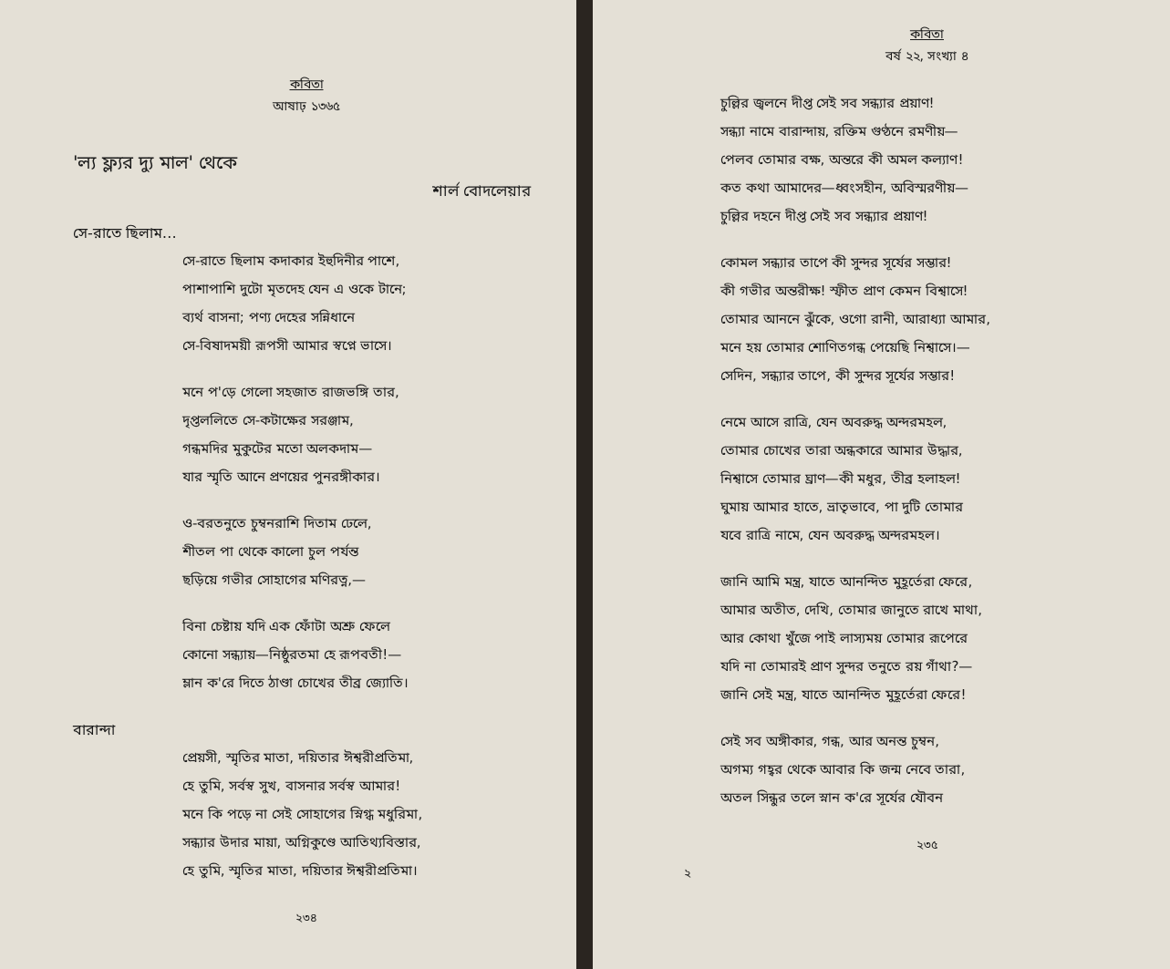কবিতা
আষাঢ় ১৩৬৫
'ল্য ফ্ল্যর দ্যু মাল' থেকে
শার্ল বোদলেয়ার
সে-রাতে ছিলাম…
সে-রাতে ছিলাম কদাকার ইহুদিনীর পাশে,
পাশাপাশি দুটো মৃতদেহ যেন এ ওকে টানে;
ব্যর্থ বাসনা; পণ্য দেহের সন্নিধানে
সে-বিষাদময়ী রূপসী আমার স্বপ্নে ভাসে।
মনে প'ড়ে গেলো সহজাত রাজভঙ্গি তার,
দৃপ্তললিতে সে-কটাক্ষের সরঞ্জাম,
গন্ধমদির মুকুটের মতো অলকদাম—
যার স্মৃতি আনে প্রণয়ের পুনরঙ্গীকার।
ও-বরতনুতে চুম্বনরাশি দিতাম ঢেলে,
শীতল পা থেকে কালো চুল পর্যন্ত
ছড়িয়ে গভীর সোহাগের মণিরত্ন,—
বিনা চেষ্টায় যদি এক ফোঁটা অশ্রু ফেলে
কোনো সন্ধ্যায়—নিষ্ঠুরতমা হে রূপবতী!—
ম্লান ক'রে দিতে ঠাণ্ডা চোখের তীব্র জ্যোতি।
বারান্দা
প্রেয়সী, স্মৃতির মাতা, দয়িতার ঈশ্বরীপ্রতিমা,
হে তুমি, সর্বস্ব সুখ, বাসনার সর্বস্ব আমার!
মনে কি পড়ে না সেই সোহাগের স্নিগ্ধ মধুরিমা,
সন্ধ্যার উদার মায়া, অগ্নিকুণ্ডে আতিথ্যবিস্তার,
হে তুমি, স্মৃতির মাতা, দয়িতার ঈশ্বরীপ্রতিমা।
২৩৪
কবিতা
বর্ষ ২২, সংখ্যা ৪
চুল্লির জ্বলনে দীপ্ত সেই সব সন্ধ্যার প্রয়াণ!
সন্ধ্যা নামে বারান্দায়, রক্তিম গুণ্ঠনে রমণীয়—
পেলব তোমার বক্ষ, অন্তরে কী অমল কল্যাণ!
কত কথা আমাদের—ধ্বংসহীন, অবিস্মরণীয়—
চুল্লির দহনে দীপ্ত সেই সব সন্ধ্যার প্রয়াণ!
কোমল সন্ধ্যার তাপে কী সুন্দর সূর্যের সম্ভার!
কী গভীর অন্তরীক্ষ! স্ফীত প্রাণ কেমন বিশ্বাসে!
তোমার আননে ঝুঁকে, ওগো রানী, আরাধ্যা আমার,
মনে হয় তোমার শোণিতগন্ধ পেয়েছি নিশ্বাসে।—
সেদিন, সন্ধ্যার তাপে, কী সুন্দর সূর্যের সম্ভার!
নেমে আসে রাত্রি, যেন অবরুদ্ধ অন্দরমহল,
তোমার চোখের তারা অন্ধকারে আমার উদ্ধার,
নিশ্বাসে তোমার ঘ্রাণ—কী মধুর, তীব্র হলাহল!
ঘুমায় আমার হাতে, ভ্রাতৃভাবে, পা দুটি তোমার
যবে রাত্রি নামে, যেন অবরুদ্ধ অন্দরমহল।
জানি আমি মন্ত্র, যাতে আনন্দিত মুহূর্তেরা ফেরে,
আমার অতীত, দেখি, তোমার জানুতে রাখে মাথা,
আর কোথা খুঁজে পাই লাস্যময় তোমার রূপেরে
যদি না তোমারই প্রাণ সুন্দর তনুতে রয় গাঁথা?—
জানি সেই মন্ত্র, যাতে আনন্দিত মুহূর্তেরা ফেরে!
সেই সব অঙ্গীকার, গন্ধ, আর অনন্ত চুম্বন,
অগম্য গহ্বর থেকে আবার কি জন্ম নেবে তারা,
অতল সিন্ধুর তলে স্নান ক'রে সূর্যের যৌবন
২৩৫
২